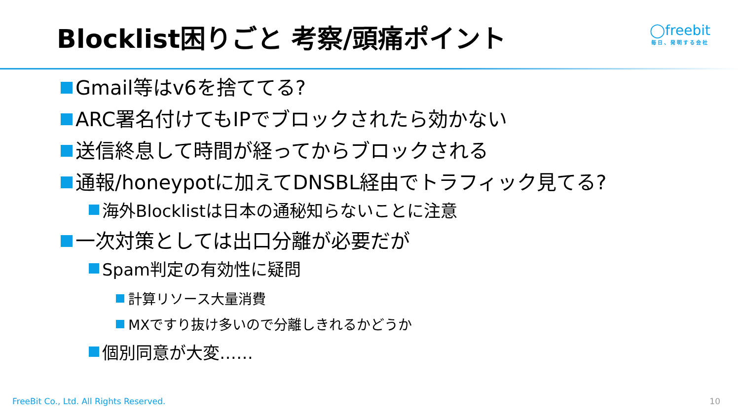Blocklist困りごと 考察/頭痛ポイント
◯freebit
毎日、発明する会社
Gmail等はv6を捨ててる?
ARC署名付けてもIPでブロックされたら効かない
送信終息して時間が経ってからブロックされる
通報/honeypotに加えてDNSBL経由でトラフィック見てる?
海外Blocklistは日本の通秘知らないことに注意
一次対策としては出口分離が必要だが
Spam判定の有効性に疑問
計算リソース大量消費
MXですり抜け多いので分離しきれるかどうか
個別同意が大変……
FreeBit Co., Ltd. All Rights Reserved. 10